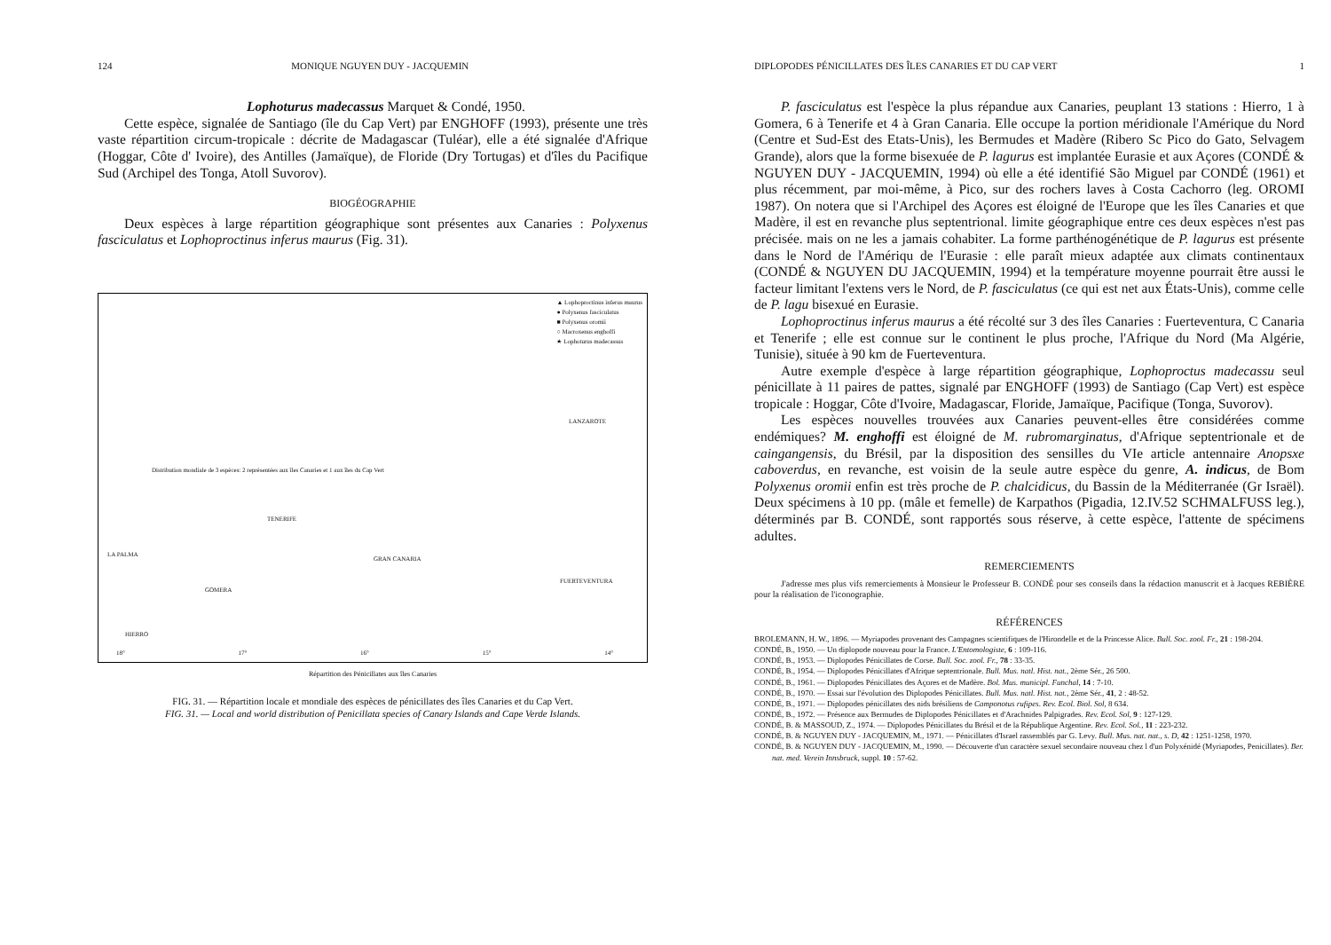124 MONIQUE NGUYEN DUY - JACQUEMIN
Lophoturus madecassus Marquet & Condé, 1950.
Cette espèce, signalée de Santiago (île du Cap Vert) par ENGHOFF (1993), présente une très vaste répartition circum-tropicale : décrite de Madagascar (Tuléar), elle a été signalée d'Afrique (Hoggar, Côte d' Ivoire), des Antilles (Jamaïque), de Floride (Dry Tortugas) et d'îles du Pacifique Sud (Archipel des Tonga, Atoll Suvorov).
BIOGÉOGRAPHIE
Deux espèces à large répartition géographique sont présentes aux Canaries : Polyxenus fasciculatus et Lophoproctinus inferus maurus (Fig. 31).
▲ Lophoproctinus inferus maurus
● Polyxenus fasciculatus
■ Polyxenus oromii
○ Macroxenus enghoffi
★ Lophoturus madecassus
Distribution mondiale de 3 espèces: 2 représentées aux îles Canaries et 1 aux îles du Cap Vert
LA PALMA
TENERIFE
GOMERA
GRAN CANARIA
FUERTEVENTURA
LANZAROTE
HIERRO
18° 17° 16° 15° 14°
Répartition des Pénicillates aux îles Canaries
FIG. 31. — Répartition locale et mondiale des espèces de pénicillates des îles Canaries et du Cap Vert.
FIG. 31. — Local and world distribution of Penicillata species of Canary Islands and Cape Verde Islands.
DIPLOPODES PÉNICILLATES DES ÎLES CANARIES ET DU CAP VERT 1
P. fasciculatus est l'espèce la plus répandue aux Canaries, peuplant 13 stations : Hierro, 1 à Gomera, 6 à Tenerife et 4 à Gran Canaria. Elle occupe la portion méridionale l'Amérique du Nord (Centre et Sud-Est des Etats-Unis), les Bermudes et Madère (Ribero Sc Pico do Gato, Selvagem Grande), alors que la forme bisexuée de P. lagurus est implantée Eurasie et aux Açores (CONDÉ & NGUYEN DUY - JACQUEMIN, 1994) où elle a été identifié São Miguel par CONDÉ (1961) et plus récemment, par moi-même, à Pico, sur des rochers laves à Costa Cachorro (leg. OROMI 1987). On notera que si l'Archipel des Açores est éloigné de l'Europe que les îles Canaries et que Madère, il est en revanche plus septentrional. limite géographique entre ces deux espèces n'est pas précisée. mais on ne les a jamais cohabiter. La forme parthénogénétique de P. lagurus est présente dans le Nord de l'Amériqu de l'Eurasie : elle paraît mieux adaptée aux climats continentaux (CONDÉ & NGUYEN DU JACQUEMIN, 1994) et la température moyenne pourrait être aussi le facteur limitant l'extens vers le Nord, de P. fasciculatus (ce qui est net aux États-Unis), comme celle de P. lagu bisexué en Eurasie.
Lophoproctinus inferus maurus a été récolté sur 3 des îles Canaries : Fuerteventura, C Canaria et Tenerife ; elle est connue sur le continent le plus proche, l'Afrique du Nord (Ma Algérie, Tunisie), située à 90 km de Fuerteventura.
Autre exemple d'espèce à large répartition géographique, Lophoproctus madecassu seul pénicillate à 11 paires de pattes, signalé par ENGHOFF (1993) de Santiago (Cap Vert) est espèce tropicale : Hoggar, Côte d'Ivoire, Madagascar, Floride, Jamaïque, Pacifique (Tonga, Suvorov).
Les espèces nouvelles trouvées aux Canaries peuvent-elles être considérées comme endémiques? M. enghoffi est éloigné de M. rubromarginatus, d'Afrique septentrionale et de caingangensis, du Brésil, par la disposition des sensilles du VIe article antennaire Anopsxe caboverdus, en revanche, est voisin de la seule autre espèce du genre, A. indicus, de Bom Polyxenus oromii enfin est très proche de P. chalcidicus, du Bassin de la Méditerranée (Gr Israël). Deux spécimens à 10 pp. (mâle et femelle) de Karpathos (Pigadia, 12.IV.52 SCHMALFUSS leg.), déterminés par B. CONDÉ, sont rapportés sous réserve, à cette espèce, l'attente de spécimens adultes.
REMERCIEMENTS
J'adresse mes plus vifs remerciements à Monsieur le Professeur B. CONDÉ pour ses conseils dans la rédaction manuscrit et à Jacques REBIÈRE pour la réalisation de l'iconographie.
RÉFÉRENCES
BROLEMANN, H. W., 1896. — Myriapodes provenant des Campagnes scientifiques de l'Hirondelle et de la Princesse Alice. Bull. Soc. zool. Fr., 21 : 198-204.
CONDÉ, B., 1950. — Un diplopode nouveau pour la France. L'Entomologiste, 6 : 109-116.
CONDÉ, B., 1953. — Diplopodes Pénicillates de Corse. Bull. Soc. zool. Fr., 78 : 33-35.
CONDÉ, B., 1954. — Diplopodes Pénicillates d'Afrique septentrionale. Bull. Mus. natl. Hist. nat., 2ème Sér., 26 500.
CONDÉ, B., 1961. — Diplopodes Pénicillates des Açores et de Madère. Bol. Mus. municipl. Funchal, 14 : 7-10.
CONDÉ, B., 1970. — Essai sur l'évolution des Diplopodes Pénicillates. Bull. Mus. natl. Hist. nat., 2ème Sér., 41, 2 : 48-52.
CONDÉ, B., 1971. — Diplopodes pénicillates des nids brésiliens de Camponotus rufipes. Rev. Ecol. Biol. Sol, 8 634.
CONDÉ, B., 1972. — Présence aux Bermudes de Diplopodes Pénicillates et d'Arachnides Palpigrades. Rev. Ecol. Sol, 9 : 127-129.
CONDÉ, B. & MASSOUD, Z., 1974. — Diplopodes Pénicillates du Brésil et de la République Argentine. Rev. Ecol. Sol., 11 : 223-232.
CONDÉ, B. & NGUYEN DUY - JACQUEMIN, M., 1971. — Pénicillates d'Israel rassemblés par G. Levy. Bull. Mus. nat. nat., s. D, 42 : 1251-1258, 1970.
CONDÉ, B. & NGUYEN DUY - JACQUEMIN, M., 1990. — Découverte d'un caractère sexuel secondaire nouveau chez l d'un Polyxénidé (Myriapodes, Penicillates). Ber. nat. med. Verein Innsbruck, suppl. 10 : 57-62.